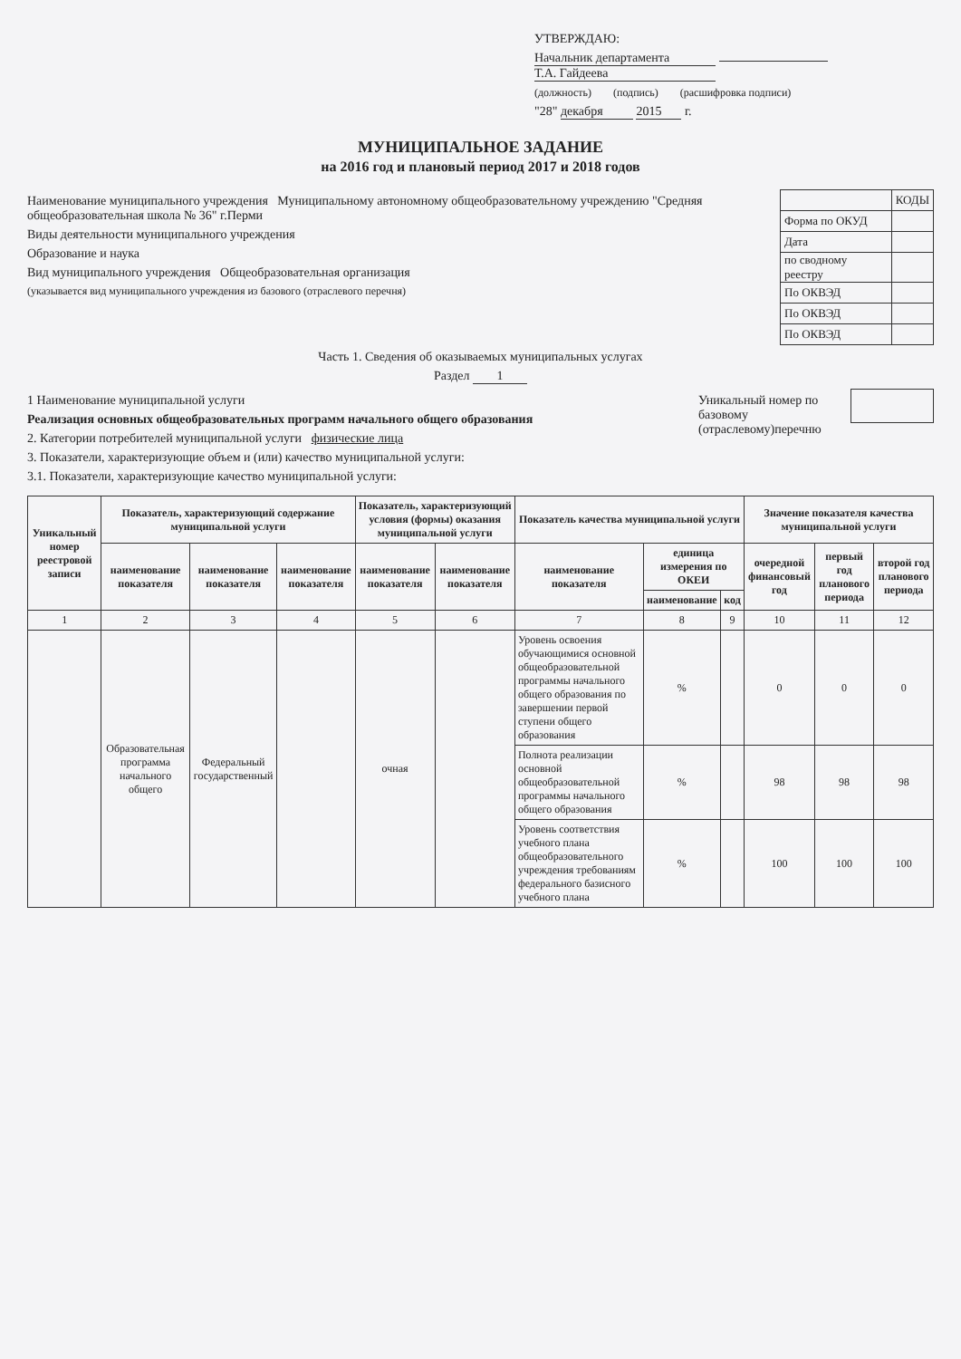УТВЕРЖДАЮ:
Начальник департамента Т.А. Гайдеева
(должность) (подпись) (расшифровка подписи)
"28" декабря 2015 г.
МУНИЦИПАЛЬНОЕ ЗАДАНИЕ
на 2016 год и плановый период 2017 и 2018 годов
Наименование муниципального учреждения Муниципальному автономному общеобразовательному учреждению "Средняя общеобразовательная школа № 36" г.Перми
Виды деятельности муниципального учреждения
Образование и наука
Вид муниципального учреждения Общеобразовательная организация
(указывается вид муниципального учреждения из базового (отраслевого перечня)
| | КОДЫ |
| Форма по ОКУД | |
| Дата | |
| по сводному реестру | |
| По ОКВЭД | |
| По ОКВЭД | |
| По ОКВЭД | |
Часть 1. Сведения об оказываемых муниципальных услугах
Раздел 1
1 Наименование муниципальной услуги
Реализация основных общеобразовательных программ начального общего образования
2. Категории потребителей муниципальной услуги физические лица
3. Показатели, характеризующие объем и (или) качество муниципальной услуги:
3.1. Показатели, характеризующие качество муниципальной услуги:
Уникальный номер по базовому (отраслевому)перечню
| Уникальный номер реестровой записи | Показатель, характеризующий содержание муниципальной услуги | | | Показатель, характеризующий условия (формы) оказания муниципальной услуги | | Показатель качества муниципальной услуги | | | Значение показателя качества муниципальной услуги | | |
| --- | --- | --- | --- | --- | --- | --- | --- | --- | --- | --- | --- |
| | наименование показателя | наименование показателя | наименование показателя | наименование показателя | наименование показателя | наименование показателя | единица измерения по ОКЕИ | | очередной финансовый год | первый год планового периода | второй год планового периода |
| | | | | | | | наименование | код | | | |
| 1 | 2 | 3 | 4 | 5 | 6 | 7 | 8 | 9 | 10 | 11 | 12 |
| | Образовательная программа начального общего | Федеральный государственный | | очная | | Уровень освоения обучающимися основной общеобразовательной программы начального общего образования по завершении первой ступени общего образования | % | | 0 | 0 | 0 |
| | | | | | | Полнота реализации основной общеобразовательной программы начального общего образования | % | | 98 | 98 | 98 |
| | | | | | | Уровень соответствия учебного плана общеобразовательного учреждения требованиям федерального базисного учебного плана | % | | 100 | 100 | 100 |